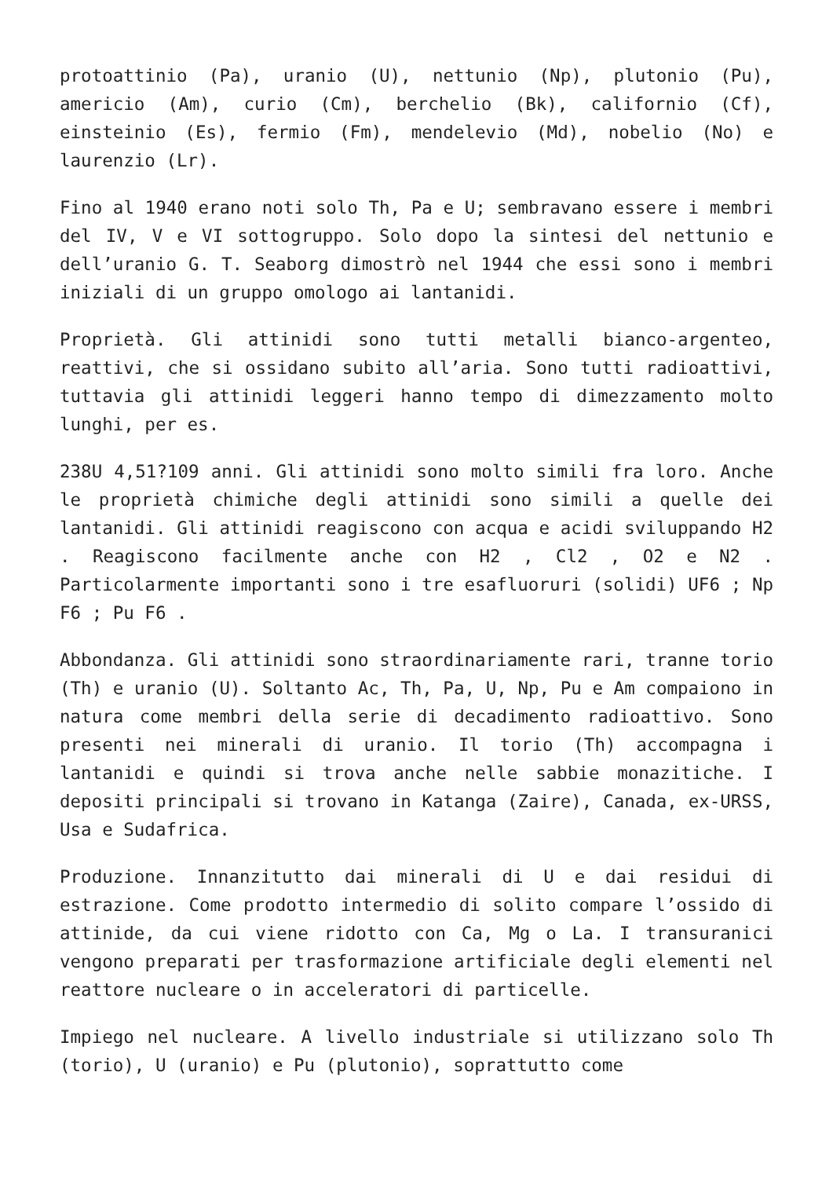protoattinio (Pa), uranio (U), nettunio (Np), plutonio (Pu), americio (Am), curio (Cm), berchelio (Bk), californio (Cf), einsteinio (Es), fermio (Fm), mendelevio (Md), nobelio (No) e laurenzio (Lr).
Fino al 1940 erano noti solo Th, Pa e U; sembravano essere i membri del IV, V e VI sottogruppo. Solo dopo la sintesi del nettunio e dell’uranio G. T. Seaborg dimostrò nel 1944 che essi sono i membri iniziali di un gruppo omologo ai lantanidi.
Proprietà. Gli attinidi sono tutti metalli bianco-argenteo, reattivi, che si ossidano subito all’aria. Sono tutti radioattivi, tuttavia gli attinidi leggeri hanno tempo di dimezzamento molto lunghi, per es.
238U 4,51?109 anni. Gli attinidi sono molto simili fra loro. Anche le proprietà chimiche degli attinidi sono simili a quelle dei lantanidi. Gli attinidi reagiscono con acqua e acidi sviluppando H2 . Reagiscono facilmente anche con H2 , Cl2 , O2 e N2 . Particolarmente importanti sono i tre esafluoruri (solidi) UF6 ; Np F6 ; Pu F6 .
Abbondanza. Gli attinidi sono straordinariamente rari, tranne torio (Th) e uranio (U). Soltanto Ac, Th, Pa, U, Np, Pu e Am compaiono in natura come membri della serie di decadimento radioattivo. Sono presenti nei minerali di uranio. Il torio (Th) accompagna i lantanidi e quindi si trova anche nelle sabbie monazitiche. I depositi principali si trovano in Katanga (Zaire), Canada, ex-URSS, Usa e Sudafrica.
Produzione. Innanzitutto dai minerali di U e dai residui di estrazione. Come prodotto intermedio di solito compare l’ossido di attinide, da cui viene ridotto con Ca, Mg o La. I transuranici vengono preparati per trasformazione artificiale degli elementi nel reattore nucleare o in acceleratori di particelle.
Impiego nel nucleare. A livello industriale si utilizzano solo Th (torio), U (uranio) e Pu (plutonio), soprattutto come